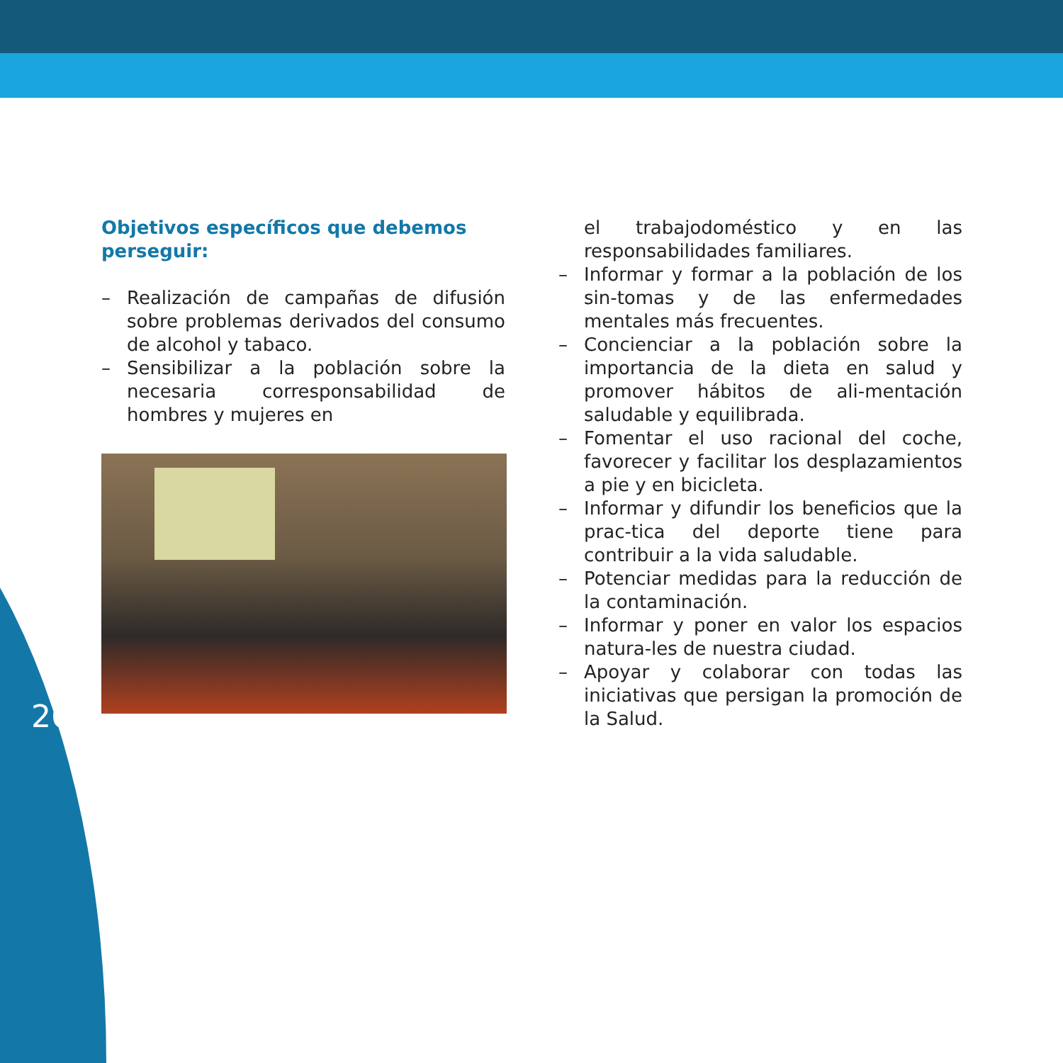Objetivos específicos que debemos perseguir:
– Realización de campañas de difusión sobre problemas derivados del consumo de alcohol y tabaco.
– Sensibilizar a la población sobre la necesaria corresponsabilidad de hombres y mujeres en
el trabajodoméstico y en las responsabilidades familiares.
– Informar y formar a la población de los sin-tomas y de las enfermedades mentales más frecuentes.
– Concienciar a la población sobre la importancia de la dieta en salud y promover hábitos de ali-mentación saludable y equilibrada.
– Fomentar el uso racional del coche, favorecer y facilitar los desplazamientos a pie y en bicicleta.
– Informar y difundir los beneficios que la prac-tica del deporte tiene para contribuir a la vida saludable.
– Potenciar medidas para la reducción de la contaminación.
– Informar y poner en valor los espacios natura-les de nuestra ciudad.
– Apoyar y colaborar con todas las iniciativas que persigan la promoción de la Salud.
26